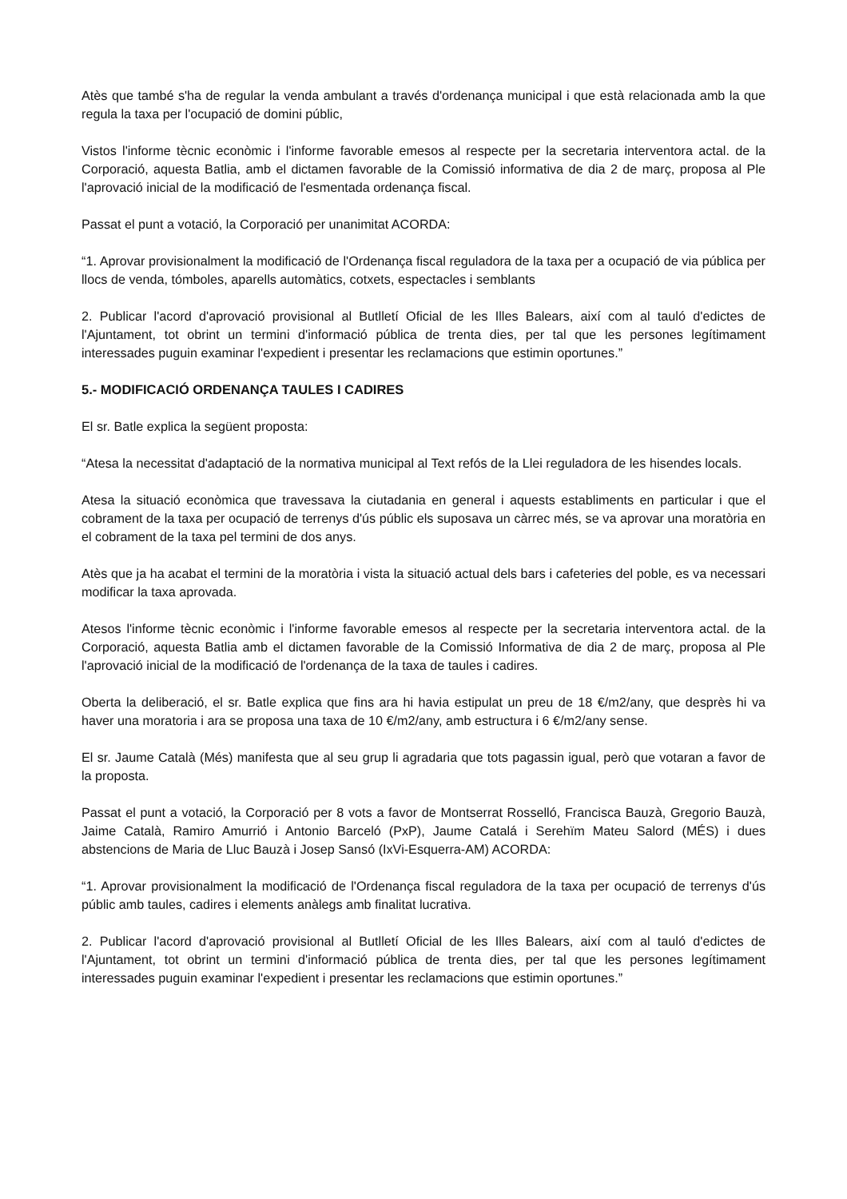Atès que també s'ha de regular la venda ambulant a través d'ordenança municipal i que està relacionada amb la que regula la taxa per l'ocupació de domini públic,
Vistos l'informe tècnic econòmic i l'informe favorable emesos al respecte per la secretaria interventora actal. de la Corporació, aquesta Batlia, amb el dictamen favorable de la Comissió informativa de dia 2 de març, proposa al Ple l'aprovació inicial de la modificació de l'esmentada ordenança fiscal.
Passat el punt a votació, la Corporació per unanimitat ACORDA:
“1. Aprovar provisionalment la modificació de l'Ordenança fiscal reguladora de la taxa per a ocupació de via pública per llocs de venda, tómboles, aparells automàtics, cotxets, espectacles i semblants
2. Publicar l'acord d'aprovació provisional al Butlletí Oficial de les Illes Balears, així com al tauló d'edictes de l'Ajuntament, tot obrint un termini d'informació pública de trenta dies, per tal que les persones legítimament interessades puguin examinar l'expedient i presentar les reclamacions que estimin oportunes.”
5.- MODIFICACIÓ ORDENANÇA TAULES I CADIRES
El sr. Batle explica la següent proposta:
“Atesa la necessitat d'adaptació de la normativa municipal al Text refós de la Llei reguladora de les hisendes locals.
Atesa la situació econòmica que travessava la ciutadania en general i aquests establiments en particular i que el cobrament de la taxa per ocupació de terrenys d'ús públic els suposava un càrrec més, se va aprovar una moratòria en el cobrament de la taxa pel termini de dos anys.
Atès que ja ha acabat el termini de la moratòria i vista la situació actual dels bars i cafeteries del poble, es va necessari modificar la taxa aprovada.
Atesos l'informe tècnic econòmic i l'informe favorable emesos al respecte per la secretaria interventora actal. de la Corporació, aquesta Batlia amb el dictamen favorable de la Comissió Informativa de dia 2 de març, proposa al Ple l'aprovació inicial de la modificació de l'ordenança de la taxa de taules i cadires.
Oberta la deliberació, el sr. Batle explica que fins ara hi havia estipulat un preu de 18 €/m2/any, que desprès hi va haver una moratoria i ara se proposa una taxa de 10 €/m2/any, amb estructura i 6 €/m2/any sense.
El sr. Jaume Català (Més) manifesta que al seu grup li agradaria que tots pagassin igual, però que votaran a favor de la proposta.
Passat el punt a votació, la Corporació per 8 vots a favor de Montserrat Rosselló, Francisca Bauzà, Gregorio Bauzà, Jaime Català, Ramiro Amurrió i Antonio Barceló (PxP), Jaume Catalá i Serehïm Mateu Salord (MÉS) i dues abstencions de Maria de Lluc Bauzà i Josep Sansó (IxVi-Esquerra-AM) ACORDA:
“1. Aprovar provisionalment la modificació de l'Ordenança fiscal reguladora de la taxa per ocupació de terrenys d'ús públic amb taules, cadires i elements anàlegs amb finalitat lucrativa.
2. Publicar l'acord d'aprovació provisional al Butlletí Oficial de les Illes Balears, així com al tauló d'edictes de l'Ajuntament, tot obrint un termini d'informació pública de trenta dies, per tal que les persones legítimament interessades puguin examinar l'expedient i presentar les reclamacions que estimin oportunes.”